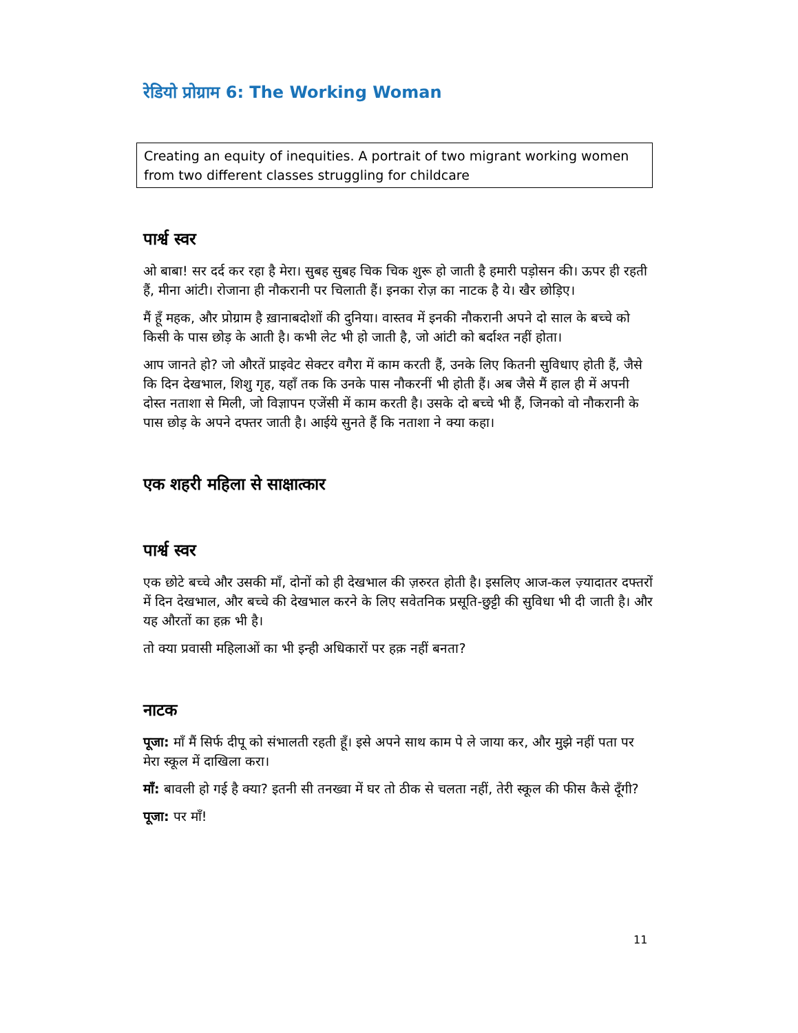रेडियो प्रोग्राम 6: The Working Woman
Creating an equity of inequities. A portrait of two migrant working women from two different classes struggling for childcare
पार्श्व स्वर
ओ बाबा! सर दर्द कर रहा है मेरा। सुबह सुबह चिक चिक शुरू हो जाती है हमारी पड़ोसन की। ऊपर ही रहती हैं, मीना आंटी। रोजाना ही नौकरानी पर चिलाती हैं। इनका रोज़ का नाटक है ये। खैर छोड़िए।
मैं हूँ महक, और प्रोग्राम है ख़ानाबदोशों की दुनिया। वास्तव में इनकी नौकरानी अपने दो साल के बच्चे को किसी के पास छोड़ के आती है। कभी लेट भी हो जाती है, जो आंटी को बर्दाश्त नहीं होता।
आप जानते हो? जो औरतें प्राइवेट सेक्टर वगैरा में काम करती हैं, उनके लिए कितनी सुविधाए होती हैं, जैसे कि दिन देखभाल, शिशु गृह, यहाँ तक कि उनके पास नौकरनीं भी होती हैं। अब जैसे मैं हाल ही में अपनी दोस्त नताशा से मिली, जो विज्ञापन एजेंसी में काम करती है। उसके दो बच्चे भी हैं, जिनको वो नौकरानी के पास छोड़ के अपने दफ्तर जाती है। आईये सुनते हैं कि नताशा ने क्या कहा।
एक शहरी महिला से साक्षात्कार
पार्श्व स्वर
एक छोटे बच्चे और उसकी माँ, दोनों को ही देखभाल की ज़रुरत होती है। इसलिए आज-कल ज़्यादातर दफ्तरों में दिन देखभाल, और बच्चे की देखभाल करने के लिए सवेतनिक प्रसूति-छुट्टी की सुविधा भी दी जाती है। और यह औरतों का हक़ भी है।
तो क्या प्रवासी महिलाओं का भी इन्ही अधिकारों पर हक़ नहीं बनता?
नाटक
पूजा: माँ मैं सिर्फ दीपू को संभालती रहती हूँ। इसे अपने साथ काम पे ले जाया कर, और मुझे नहीं पता पर मेरा स्कूल में दाखिला करा।
माँ: बावली हो गई है क्या? इतनी सी तनख्वा में घर तो ठीक से चलता नहीं, तेरी स्कूल की फीस कैसे दूँगी?
पूजा: पर माँ!
11